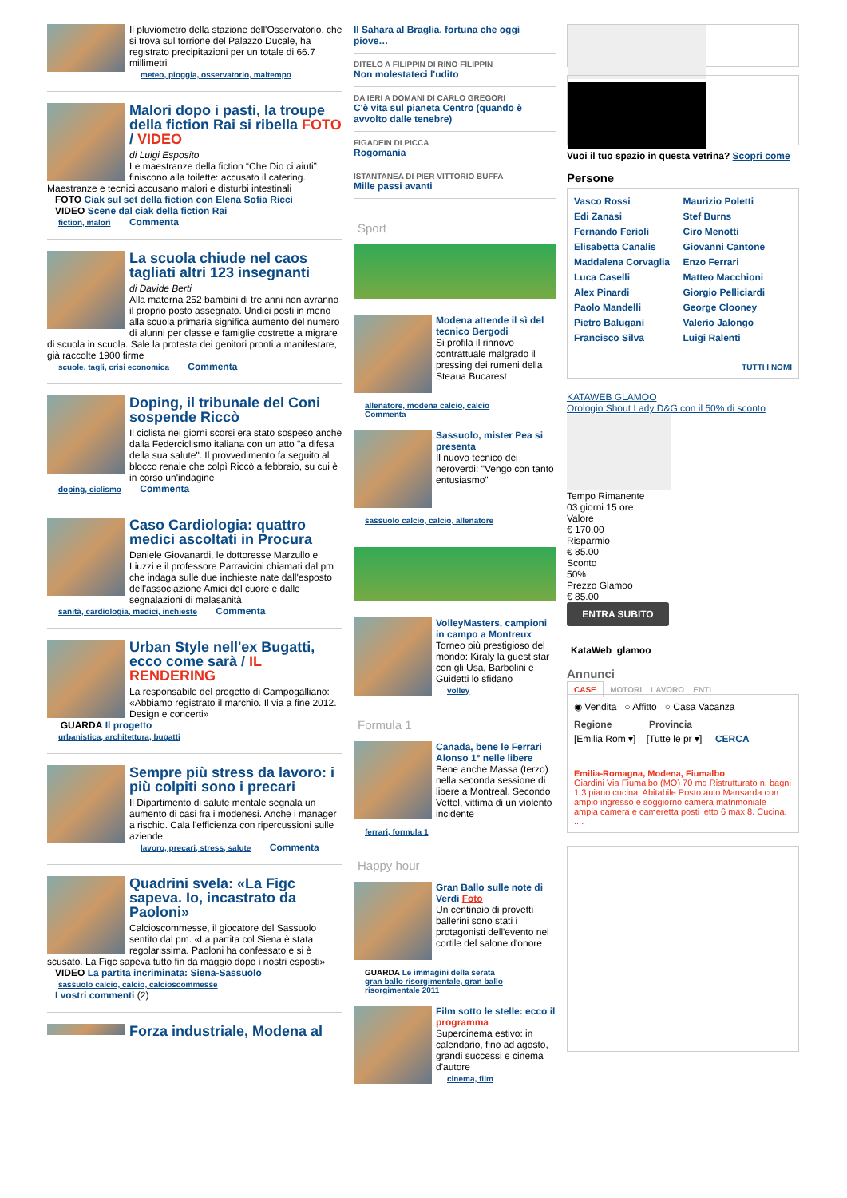Il pluviometro della stazione dell'Osservatorio, che si trova sul torrione del Palazzo Ducale, ha registrato precipitazioni per un totale di 66.7 millimetri
meteo, pioggia, osservatorio, maltempo
Malori dopo i pasti, la troupe della fiction Rai si ribella FOTO / VIDEO
di Luigi Esposito
Le maestranze della fiction “Che Dio ci aiuti” finiscono alla toilette: accusato il catering. Maestranze e tecnici accusano malori e disturbi intestinali
FOTO Ciak sul set della fiction con Elena Sofia Ricci
VIDEO Scene dal ciak della fiction Rai
fiction, malori Commenta
La scuola chiude nel caos tagliati altri 123 insegnanti
di Davide Berti
Alla materna 252 bambini di tre anni non avranno il proprio posto assegnato. Undici posti in meno alla scuola primaria significa aumento del numero di alunni per classe e famiglie costrette a migrare di scuola in scuola. Sale la protesta dei genitori pronti a manifestare, già raccolte 1900 firme
scuole, tagli, crisi economica Commenta
Doping, il tribunale del Coni sospende Riccò
Il ciclista nei giorni scorsi era stato sospeso anche dalla Federciclismo italiana con un atto "a difesa della sua salute". Il provvedimento fa seguito al blocco renale che colpì Riccò a febbraio, su cui è in corso un'indagine
doping, ciclismo Commenta
Caso Cardiologia: quattro medici ascoltati in Procura
Daniele Giovanardi, le dottoresse Marzullo e Liuzzi e il professore Parravicini chiamati dal pm che indaga sulle due inchieste nate dall'esposto dell'associazione Amici del cuore e dalle segnalazioni di malasanità
sanità, cardiologia, medici, inchieste Commenta
Urban Style nell'ex Bugatti, ecco come sarà / IL RENDERING
La responsabile del progetto di Campogalliano: «Abbiamo registrato il marchio. Il via a fine 2012. Design e concerti»
GUARDA Il progetto
urbanistica, architettura, bugatti
Sempre più stress da lavoro: i più colpiti sono i precari
Il Dipartimento di salute mentale segnala un aumento di casi fra i modenesi. Anche i manager a rischio. Cala l'efficienza con ripercussioni sulle aziende
lavoro, precari, stress, salute Commenta
Quadrini svela: «La Figc sapeva. Io, incastrato da Paoloni»
Calcioscommesse, il giocatore del Sassuolo sentito dal pm. «La partita col Siena è stata regolarissima. Paoloni ha confessato e si è scusato. La Figc sapeva tutto fin da maggio dopo i nostri esposti»
VIDEO La partita incriminata: Siena-Sassuolo
sassuolo calcio, calcio, calcioscommesse
I vostri commenti (2)
Forza industriale, Modena al
Il Sahara al Braglia, fortuna che oggi piove…
DITELO A FILIPPIN DI RINO FILIPPIN
Non molestateci l'udito
DA IERI A DOMANI DI CARLO GREGORI
C'è vita sul pianeta Centro (quando è avvolto dalle tenebre)
FIGADEIN DI PICCA
Rogomania
ISTANTANEA DI PIER VITTORIO BUFFA
Mille passi avanti
Sport
Modena attende il sì del tecnico Bergodi
Si profila il rinnovo contrattuale malgrado il pressing dei rumeni della Steaua Bucarest
allenatore, modena calcio, calcio
Commenta
Sassuolo, mister Pea si presenta
Il nuovo tecnico dei neroverdi: "Vengo con tanto entusiasmo"
sassuolo calcio, calcio, allenatore
VolleyMasters, campioni in campo a Montreux
Torneo più prestigioso del mondo: Kiraly la guest star con gli Usa, Barbolini e Guidetti lo sfidano
volley
Formula 1
Canada, bene le Ferrari Alonso 1° nelle libere
Bene anche Massa (terzo) nella seconda sessione di libere a Montreal. Secondo Vettel, vittima di un violento incidente
ferrari, formula 1
Happy hour
Gran Ballo sulle note di Verdi Foto
Un centinaio di provetti ballerini sono stati i protagonisti dell'evento nel cortile del salone d'onore
GUARDA Le immagini della serata
gran ballo risorgimentale, gran ballo risorgimentale 2011
Film sotto le stelle: ecco il programma
Supercinema estivo: in calendario, fino ad agosto, grandi successi e cinema d'autore
cinema, film
Vuoi il tuo spazio in questa vetrina? Scopri come
Persone
Vasco Rossi Maurizio Poletti Edi Zanasi Stef Burns Fernando Ferioli Ciro Menotti Elisabetta Canalis Giovanni Cantone Maddalena Corvaglia Enzo Ferrari Luca Caselli Matteo Macchioni Alex Pinardi Giorgio Pelliciardi Paolo Mandelli George Clooney Pietro Balugani Valerio Jalongo Francisco Silva Luigi Ralenti
TUTTI I NOMI
KATAWEB GLAMOO
Orologio Shout Lady D&G con il 50% di sconto
Tempo Rimanente
03 giorni 15 ore
Valore
€ 170.00
Risparmio
€ 85.00
Sconto
50%
Prezzo Glamoo
€ 85.00
ENTRA SUBITO
KataWeb glamoo
Annunci
CASE MOTORI LAVORO ENTI
◉ Vendita ○ Affitto ○ Casa Vacanza
Regione Provincia
[Emilia Rom ▾] [Tutte le pr ▾] CERCA
Emilia-Romagna, Modena, Fiumalbo
Giardini Via Fiumalbo (MO) 70 mq Ristrutturato n. bagni 1 3 piano cucina: Abitabile Posto auto Mansarda con ampio ingresso e soggiorno camera matrimoniale ampia camera e cameretta posti letto 6 max 8. Cucina. ....